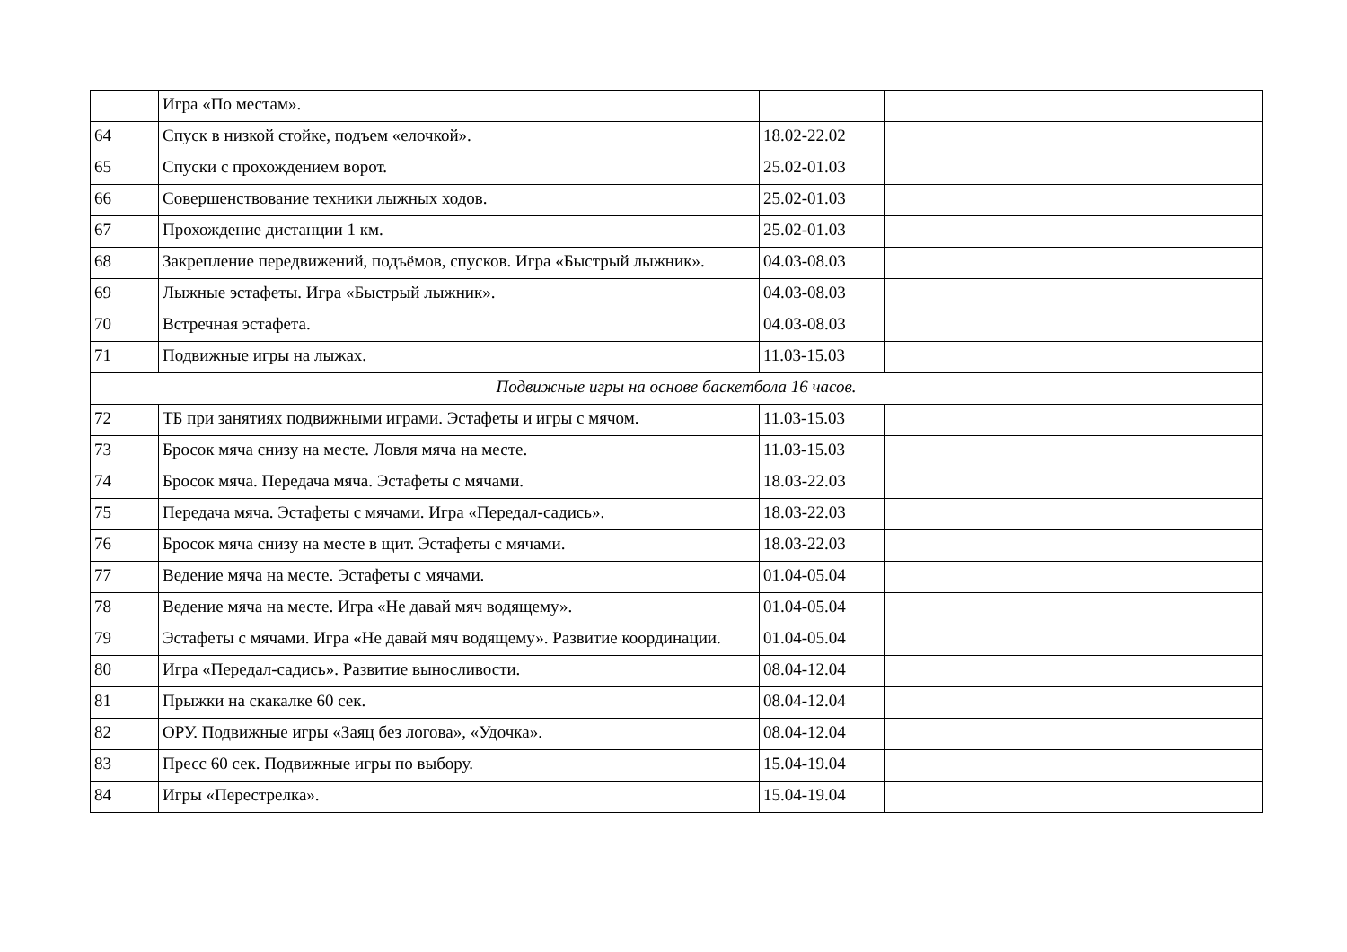| | Игра «По местам». | | | |
| 64 | Спуск в низкой стойке, подъем «елочкой». | 18.02-22.02 | | |
| 65 | Спуски с прохождением ворот. | 25.02-01.03 | | |
| 66 | Совершенствование техники лыжных ходов. | 25.02-01.03 | | |
| 67 | Прохождение дистанции 1 км. | 25.02-01.03 | | |
| 68 | Закрепление передвижений, подъёмов, спусков. Игра «Быстрый лыжник». | 04.03-08.03 | | |
| 69 | Лыжные эстафеты. Игра «Быстрый лыжник». | 04.03-08.03 | | |
| 70 | Встречная эстафета. | 04.03-08.03 | | |
| 71 | Подвижные игры на лыжах. | 11.03-15.03 | | |
| Подвижные игры на основе баскетбола 16 часов. | | | | |
| 72 | ТБ при занятиях подвижными играми. Эстафеты и игры с мячом. | 11.03-15.03 | | |
| 73 | Бросок мяча снизу на месте. Ловля мяча на месте. | 11.03-15.03 | | |
| 74 | Бросок мяча. Передача мяча. Эстафеты с мячами. | 18.03-22.03 | | |
| 75 | Передача мяча. Эстафеты с мячами. Игра «Передал-садись». | 18.03-22.03 | | |
| 76 | Бросок мяча снизу на месте в щит. Эстафеты с мячами. | 18.03-22.03 | | |
| 77 | Ведение мяча на месте. Эстафеты с мячами. | 01.04-05.04 | | |
| 78 | Ведение мяча на месте. Игра «Не давай мяч водящему». | 01.04-05.04 | | |
| 79 | Эстафеты с мячами. Игра «Не давай мяч водящему». Развитие координации. | 01.04-05.04 | | |
| 80 | Игра «Передал-садись». Развитие выносливости. | 08.04-12.04 | | |
| 81 | Прыжки на скакалке 60 сек. | 08.04-12.04 | | |
| 82 | ОРУ. Подвижные игры «Заяц без логова», «Удочка». | 08.04-12.04 | | |
| 83 | Пресс 60 сек. Подвижные игры по выбору. | 15.04-19.04 | | |
| 84 | Игры «Перестрелка». | 15.04-19.04 | | |